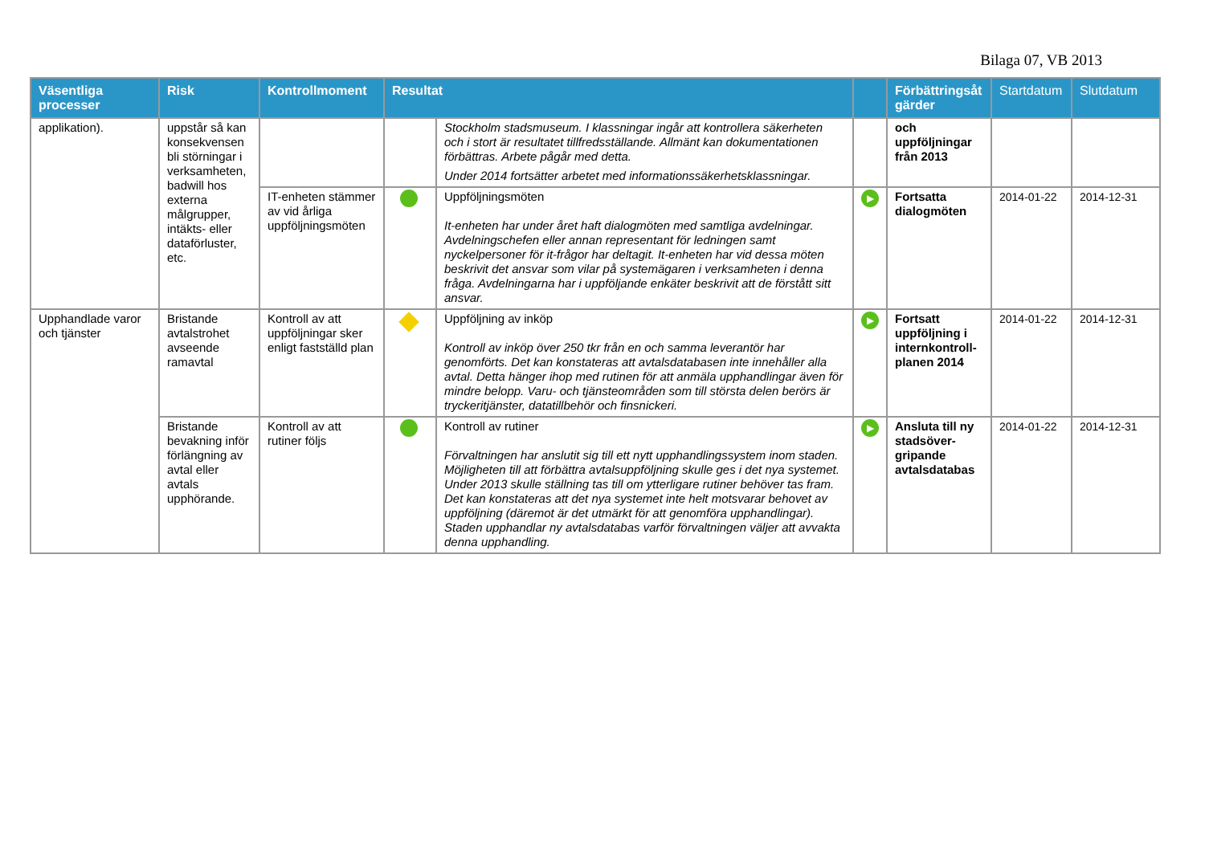Bilaga 07, VB 2013
| Väsentliga processer | Risk | Kontrollmoment | Resultat | | | Förbättringsåt gärder | Startdatum | Slutdatum |
| --- | --- | --- | --- | --- | --- | --- | --- | --- |
| applikation). | uppstår så kan konsekvensen bli störningar i verksamheten, badwill hos externa målgrupper, intäkts- eller dataförluster, etc. | | | Stockholm stadsmuseum. I klassningar ingår att kontrollera säkerheten och i stort är resultatet tillfredsställande. Allmänt kan dokumentationen förbättras. Arbete pågår med detta. Under 2014 fortsätter arbetet med informationssäkerhetsklassningar. | | och uppföljningar från 2013 | | |
| | | IT-enheten stämmer av vid årliga uppföljningsmöten | | Uppföljningsmöten It-enheten har under året haft dialogmöten med samtliga avdelningar. Avdelningschefen eller annan representant för ledningen samt nyckelpersoner för it-frågor har deltagit. It-enheten har vid dessa möten beskrivit det ansvar som vilar på systemägaren i verksamheten i denna fråga. Avdelningarna har i uppföljande enkäter beskrivit att de förstått sitt ansvar. | ▶ | Fortsatta dialogmöten | 2014-01-22 | 2014-12-31 |
| Upphandlade varor och tjänster | Bristande avtalstrohet avseende ramavtal | Kontroll av att uppföljningar sker enligt fastställd plan | | Uppföljning av inköp Kontroll av inköp över 250 tkr från en och samma leverantör har genomförts. Det kan konstateras att avtalsdatabasen inte innehåller alla avtal. Detta hänger ihop med rutinen för att anmäla upphandlingar även för mindre belopp. Varu- och tjänsteområden som till största delen berörs är tryckeritjänster, datatillbehör och finsnickeri. | ▶ | Fortsatt uppföljning i internkontroll-planen 2014 | 2014-01-22 | 2014-12-31 |
| | Bristande bevakning inför förlängning av avtal eller avtals upphörande. | Kontroll av att rutiner följs | | Kontroll av rutiner Förvaltningen har anslutit sig till ett nytt upphandlingssystem inom staden. Möjligheten till att förbättra avtalsuppföljning skulle ges i det nya systemet. Under 2013 skulle ställning tas till om ytterligare rutiner behöver tas fram. Det kan konstateras att det nya systemet inte helt motsvarar behovet av uppföljning (däremot är det utmärkt för att genomföra upphandlingar). Staden upphandlar ny avtalsdatabas varför förvaltningen väljer att avvakta denna upphandling. | ▶ | Ansluta till ny stadsöver-gripande avtalsdatabas | 2014-01-22 | 2014-12-31 |